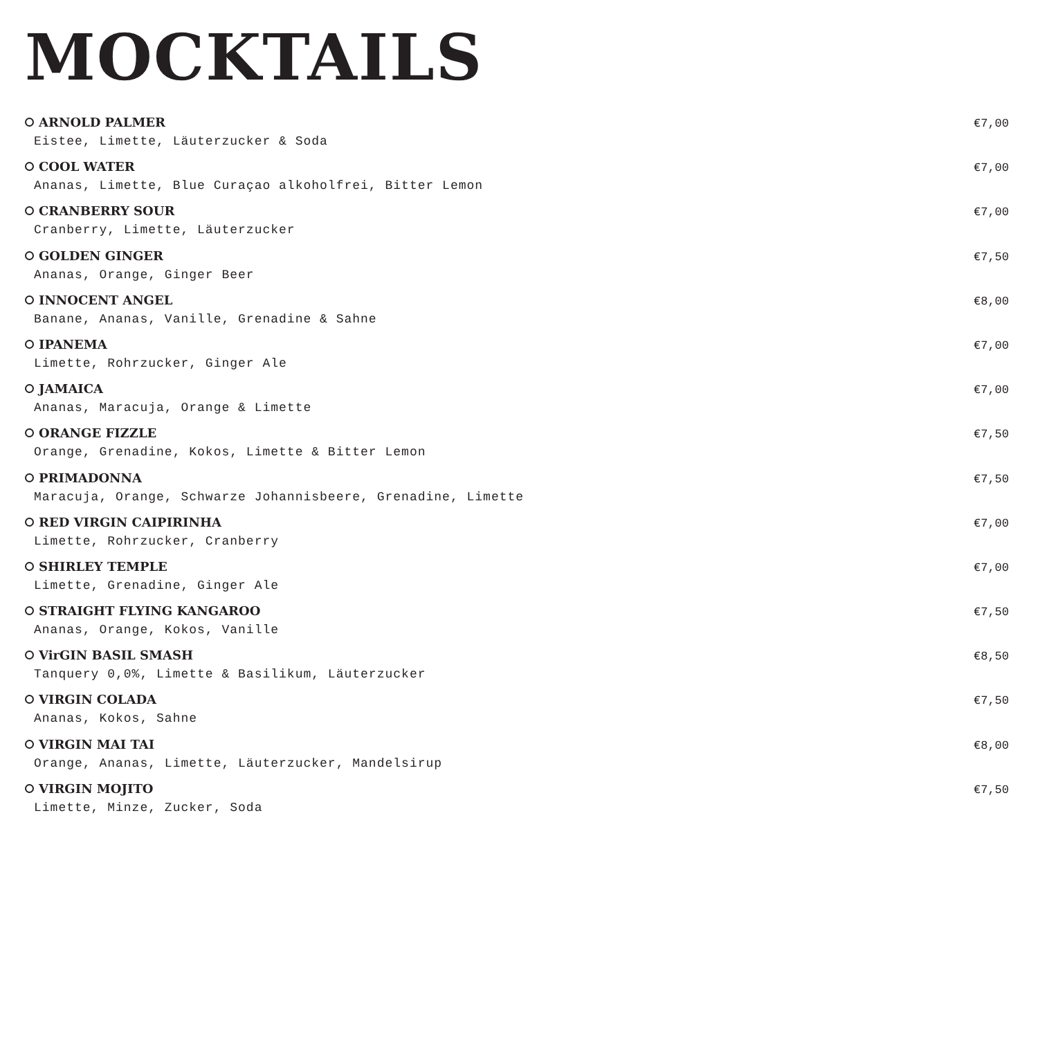MOCKTAILS
ARNOLD PALMER €7,00
Eistee, Limette, Läuterzucker & Soda
COOL WATER €7,00
Ananas, Limette, Blue Curaçao alkoholfrei, Bitter Lemon
CRANBERRY SOUR €7,00
Cranberry, Limette, Läuterzucker
GOLDEN GINGER €7,50
Ananas, Orange, Ginger Beer
INNOCENT ANGEL €8,00
Banane, Ananas, Vanille, Grenadine & Sahne
IPANEMA €7,00
Limette, Rohrzucker, Ginger Ale
JAMAICA €7,00
Ananas, Maracuja, Orange & Limette
ORANGE FIZZLE €7,50
Orange, Grenadine, Kokos, Limette & Bitter Lemon
PRIMADONNA €7,50
Maracuja, Orange, Schwarze Johannisbeere, Grenadine, Limette
RED VIRGIN CAIPIRINHA €7,00
Limette, Rohrzucker, Cranberry
SHIRLEY TEMPLE €7,00
Limette, Grenadine, Ginger Ale
STRAIGHT FLYING KANGAROO €7,50
Ananas, Orange, Kokos, Vanille
VirGIN BASIL SMASH €8,50
Tanquery 0,0%, Limette & Basilikum, Läuterzucker
VIRGIN COLADA €7,50
Ananas, Kokos, Sahne
VIRGIN MAI TAI €8,00
Orange, Ananas, Limette, Läuterzucker, Mandelsirup
VIRGIN MOJITO €7,50
Limette, Minze, Zucker, Soda